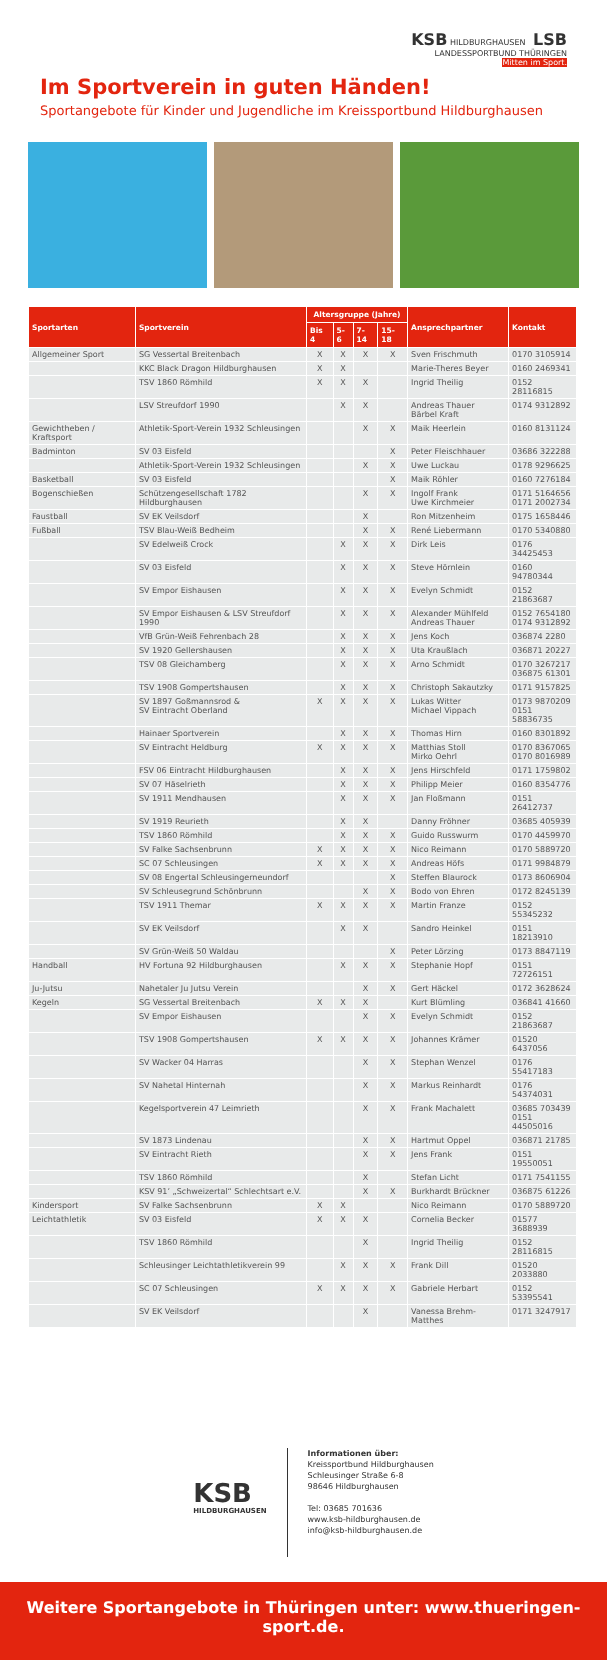KSB HILDBURGHAUSEN LSB
LANDESSPORTBUND THÜRINGEN
Mitten im Sport.
Im Sportverein in guten Händen!
Sportangebote für Kinder und Jugendliche im Kreissportbund Hildburghausen
| Sportarten | Sportverein | Altersgruppe (Jahre) | | | | Ansprechpartner | Kontakt |
| --- | --- | --- | --- | --- | --- | --- | --- |
| | | Bis 4 | 5-6 | 7-14 | 15-18 | | |
| Allgemeiner Sport | SG Vessertal Breitenbach | X | X | X | X | Sven Frischmuth | 0170 3105914 |
| | KKC Black Dragon Hildburghausen | X | X | | | Marie-Theres Beyer | 0160 2469341 |
| | TSV 1860 Römhild | X | X | X | | Ingrid Theilig | 0152 28116815 |
| | LSV Streufdorf 1990 | | X | X | | Andreas Thauer Bärbel Kraft | 0174 9312892 |
| Gewichtheben / Kraftsport | Athletik-Sport-Verein 1932 Schleusingen | | | X | X | Maik Heerlein | 0160 8131124 |
| Badminton | SV 03 Eisfeld | | | | X | Peter Fleischhauer | 03686 322288 |
| | Athletik-Sport-Verein 1932 Schleusingen | | | X | X | Uwe Luckau | 0178 9296625 |
| Basketball | SV 03 Eisfeld | | | | X | Maik Röhler | 0160 7276184 |
| Bogenschießen | Schützengesellschaft 1782 Hildburghausen | | | X | X | Ingolf Frank Uwe Kirchmeier | 0171 5164656 0171 2002734 |
| Faustball | SV EK Veilsdorf | | | X | | Ron Mitzenheim | 0175 1658446 |
| Fußball | TSV Blau-Weiß Bedheim | | | X | X | René Liebermann | 0170 5340880 |
| | SV Edelweiß Crock | | X | X | X | Dirk Leis | 0176 34425453 |
| | SV 03 Eisfeld | | X | X | X | Steve Hörnlein | 0160 94780344 |
| | SV Empor Eishausen | | X | X | X | Evelyn Schmidt | 0152 21863687 |
| | SV Empor Eishausen & LSV Streufdorf 1990 | | X | X | X | Alexander Mühlfeld Andreas Thauer | 0152 7654180 0174 9312892 |
| | VfB Grün-Weiß Fehrenbach 28 | | X | X | X | Jens Koch | 036874 2280 |
| | SV 1920 Gellershausen | | X | X | X | Uta Kraußlach | 036871 20227 |
| | TSV 08 Gleichamberg | | X | X | X | Arno Schmidt | 0170 3267217 036875 61301 |
| | TSV 1908 Gompertshausen | | X | X | X | Christoph Sakautzky | 0171 9157825 |
| | SV 1897 Goßmannsrod & SV Eintracht Oberland | X | X | X | X | Lukas Witter Michael Vippach | 0173 9870209 0151 58836735 |
| | Hainaer Sportverein | | X | X | X | Thomas Hirn | 0160 8301892 |
| | SV Eintracht Heldburg | X | X | X | X | Matthias Stoll Mirko Oehrl | 0170 8367065 0170 8016989 |
| | FSV 06 Eintracht Hildburghausen | | X | X | X | Jens Hirschfeld | 0171 1759802 |
| | SV 07 Häselrieth | | X | X | X | Philipp Meier | 0160 8354776 |
| | SV 1911 Mendhausen | | X | X | X | Jan Floßmann | 0151 26412737 |
| | SV 1919 Reurieth | | X | X | | Danny Fröhner | 03685 405939 |
| | TSV 1860 Römhild | | X | X | X | Guido Russwurm | 0170 4459970 |
| | SV Falke Sachsenbrunn | X | X | X | X | Nico Reimann | 0170 5889720 |
| | SC 07 Schleusingen | X | X | X | X | Andreas Höfs | 0171 9984879 |
| | SV 08 Engertal Schleusingerneundorf | | | | X | Steffen Blaurock | 0173 8606904 |
| | SV Schleusegrund Schönbrunn | | | X | X | Bodo von Ehren | 0172 8245139 |
| | TSV 1911 Themar | X | X | X | X | Martin Franze | 0152 55345232 |
| | SV EK Veilsdorf | | X | X | | Sandro Heinkel | 0151 18213910 |
| | SV Grün-Weiß 50 Waldau | | | | X | Peter Lörzing | 0173 8847119 |
| Handball | HV Fortuna 92 Hildburghausen | | X | X | X | Stephanie Hopf | 0151 72726151 |
| Ju-Jutsu | Nahetaler Ju Jutsu Verein | | | X | X | Gert Häckel | 0172 3628624 |
| Kegeln | SG Vessertal Breitenbach | X | X | X | | Kurt Blümling | 036841 41660 |
| | SV Empor Eishausen | | | X | X | Evelyn Schmidt | 0152 21863687 |
| | TSV 1908 Gompertshausen | X | X | X | X | Johannes Krämer | 01520 6437056 |
| | SV Wacker 04 Harras | | | X | X | Stephan Wenzel | 0176 55417183 |
| | SV Nahetal Hinternah | | | X | X | Markus Reinhardt | 0176 54374031 |
| | Kegelsportverein 47 Leimrieth | | | X | X | Frank Machalett | 03685 703439 0151 44505016 |
| | SV 1873 Lindenau | | | X | X | Hartmut Oppel | 036871 21785 |
| | SV Eintracht Rieth | | | X | X | Jens Frank | 0151 19550051 |
| | TSV 1860 Römhild | | | X | | Stefan Licht | 0171 7541155 |
| | KSV 91’ „Schweizertal“ Schlechtsart e.V. | | | X | X | Burkhardt Brückner | 036875 61226 |
| Kindersport | SV Falke Sachsenbrunn | X | X | | | Nico Reimann | 0170 5889720 |
| Leichtathletik | SV 03 Eisfeld | X | X | X | | Cornelia Becker | 01577 3688939 |
| | TSV 1860 Römhild | | | X | | Ingrid Theilig | 0152 28116815 |
| | Schleusinger Leichtathletikverein 99 | | X | X | X | Frank Dill | 01520 2033880 |
| | SC 07 Schleusingen | X | X | X | X | Gabriele Herbart | 0152 53395541 |
| | SV EK Veilsdorf | | | X | | Vanessa Brehm-Matthes | 0171 3247917 |
KSB
HILDBURGHAUSEN
Informationen über:
Kreissportbund Hildburghausen
Schleusinger Straße 6-8
98646 Hildburghausen
Tel: 03685 701636
www.ksb-hildburghausen.de
info@ksb-hildburghausen.de
Weitere Sportangebote in Thüringen unter: www.thueringen-sport.de.